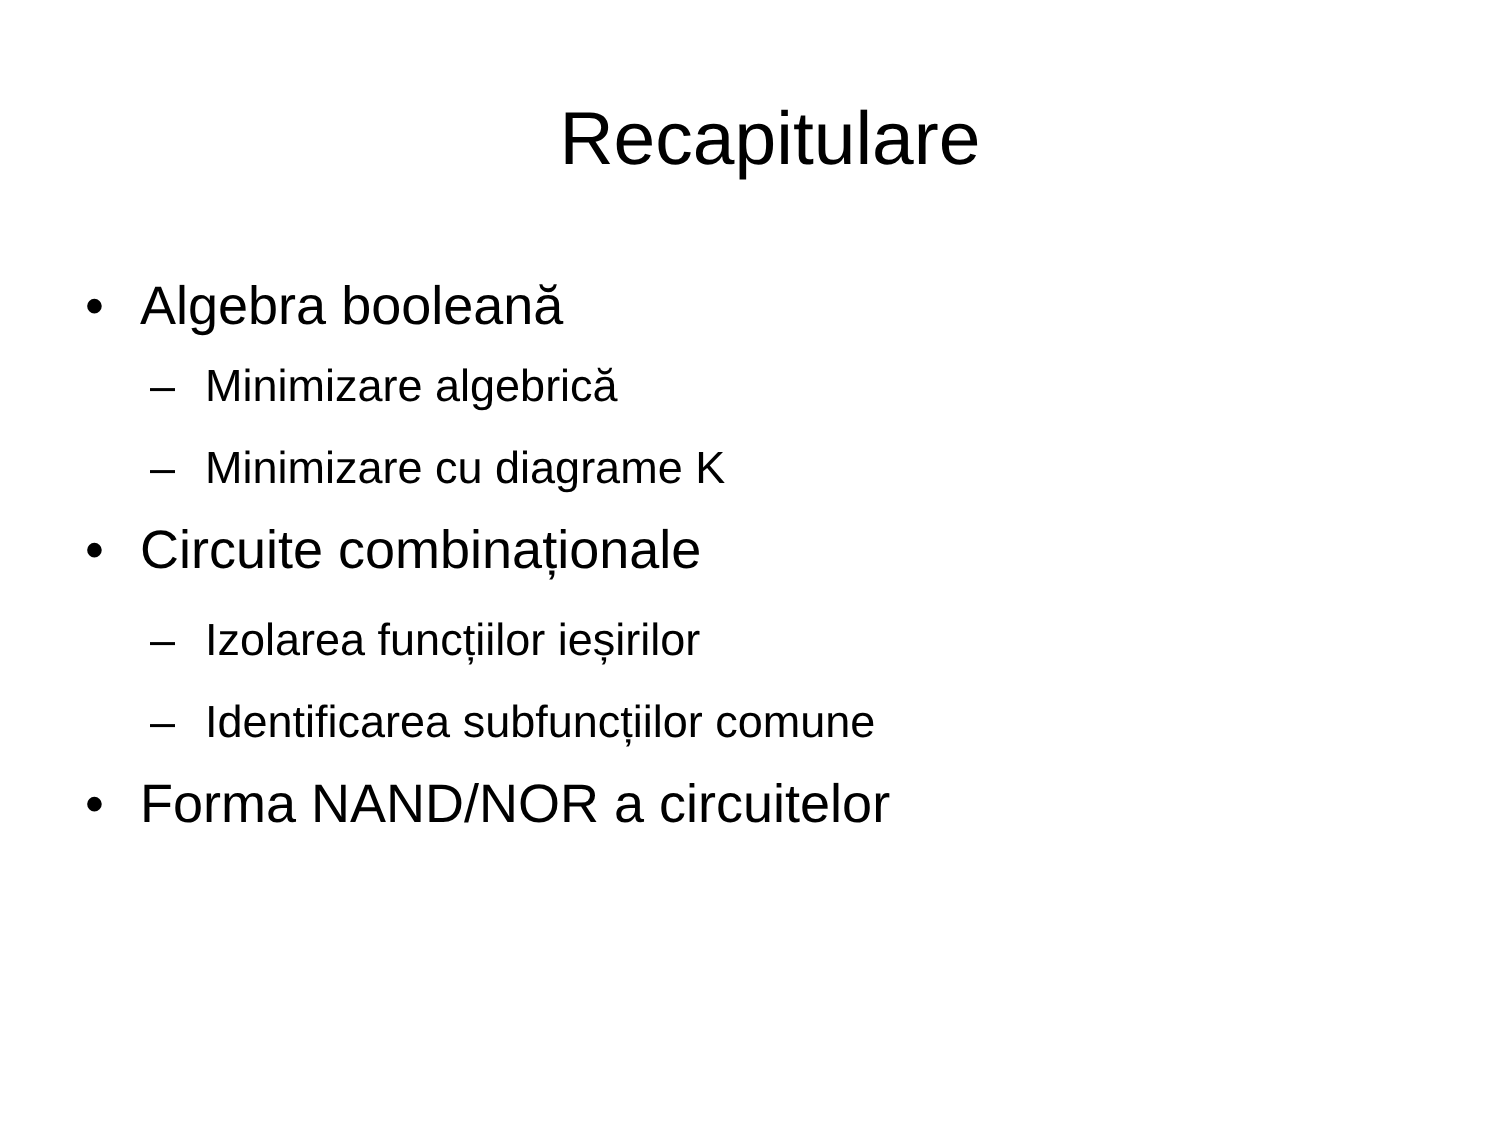Recapitulare
• Algebra booleană
– Minimizare algebrică
– Minimizare cu diagrame K
• Circuite combinaționale
– Izolarea funcțiilor ieșirilor
– Identificarea subfuncțiilor comune
• Forma NAND/NOR a circuitelor